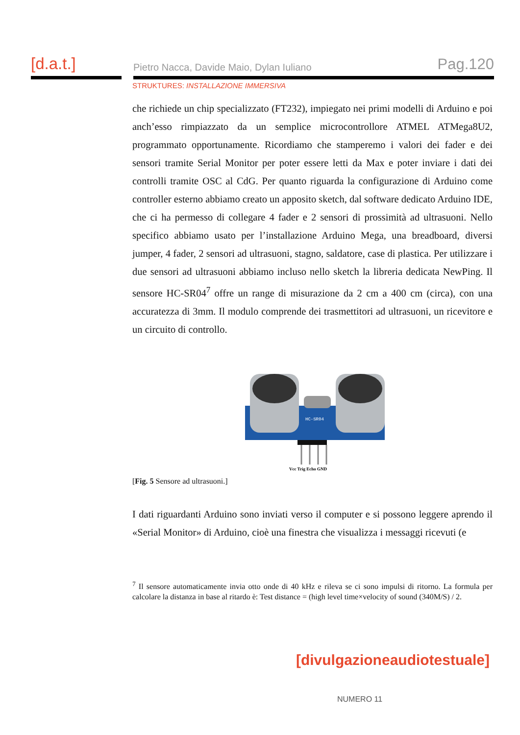[d.a.t.]
Pietro Nacca, Davide Maio, Dylan Iuliano Pag.120
STRUKTURES: INSTALLAZIONE IMMERSIVA
che richiede un chip specializzato (FT232), impiegato nei primi modelli di Arduino e poi anch’esso rimpiazzato da un semplice microcontrollore ATMEL ATMega8U2, programmato opportunamente. Ricordiamo che stamperemo i valori dei fader e dei sensori tramite Serial Monitor per poter essere letti da Max e poter inviare i dati dei controlli tramite OSC al CdG. Per quanto riguarda la configurazione di Arduino come controller esterno abbiamo creato un apposito sketch, dal software dedicato Arduino IDE, che ci ha permesso di collegare 4 fader e 2 sensori di prossimità ad ultrasuoni. Nello specifico abbiamo usato per l’installazione Arduino Mega, una breadboard, diversi jumper, 4 fader, 2 sensori ad ultrasuoni, stagno, saldatore, case di plastica. Per utilizzare i due sensori ad ultrasuoni abbiamo incluso nello sketch la libreria dedicata NewPing. Il sensore HC-SR04<sup>7</sup> offre un range di misurazione da 2 cm a 400 cm (circa), con una accuratezza di 3mm. Il modulo comprende dei trasmettitori ad ultrasuoni, un ricevitore e un circuito di controllo.
HC-SR04
Vcc Trig Echo GND
[Fig. 5 Sensore ad ultrasuoni.]
I dati riguardanti Arduino sono inviati verso il computer e si possono leggere aprendo il «Serial Monitor» di Arduino, cioè una finestra che visualizza i messaggi ricevuti (e
<sup>7</sup> Il sensore automaticamente invia otto onde di 40 kHz e rileva se ci sono impulsi di ritorno. La formula per calcolare la distanza in base al ritardo è: Test distance = (high level time×velocity of sound (340M/S) / 2.
[divulgazioneaudiotestuale]
NUMERO 11